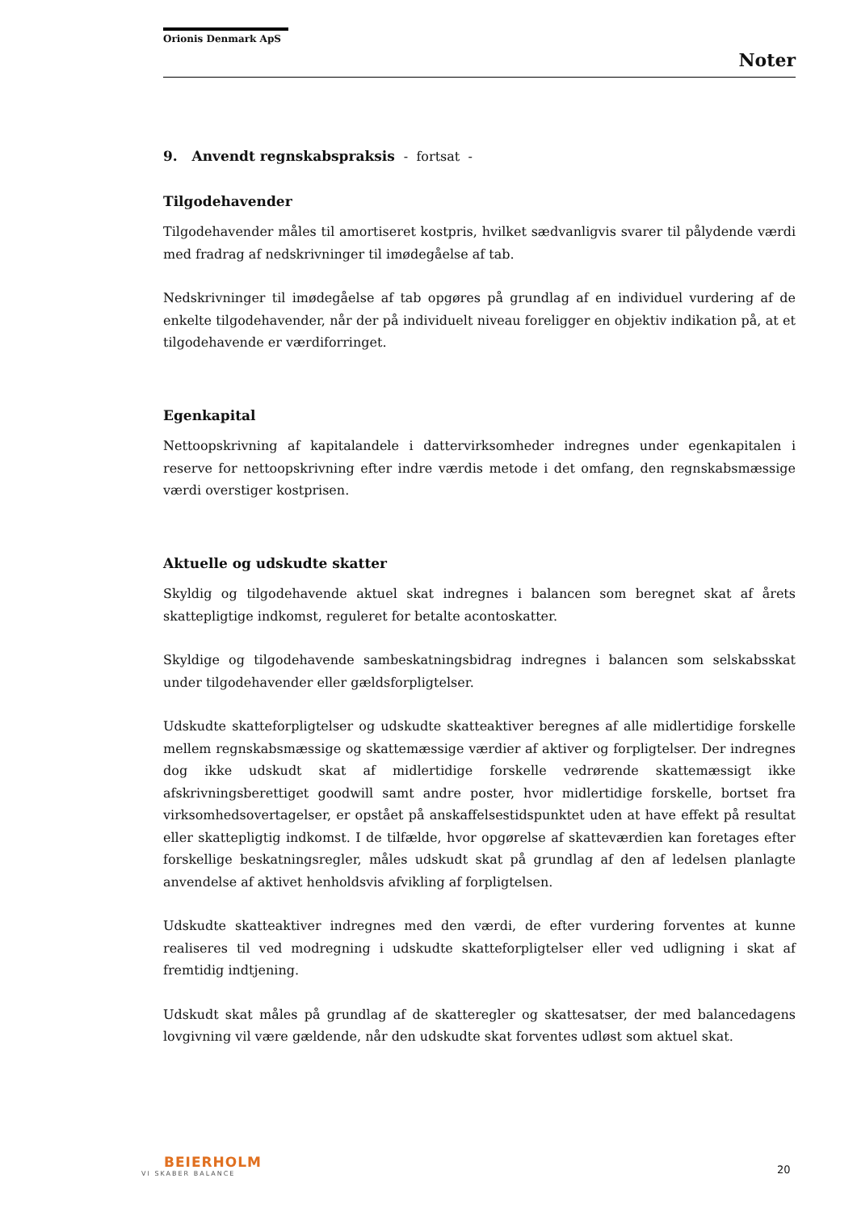Orionis Denmark ApS
Noter
9. Anvendt regnskabspraksis - fortsat -
Tilgodehavender
Tilgodehavender måles til amortiseret kostpris, hvilket sædvanligvis svarer til pålydende værdi med fradrag af nedskrivninger til imødegåelse af tab.
Nedskrivninger til imødegåelse af tab opgøres på grundlag af en individuel vurdering af de enkelte tilgodehavender, når der på individuelt niveau foreligger en objektiv indikation på, at et tilgodehavende er værdiforringet.
Egenkapital
Nettoopskrivning af kapitalandele i dattervirksomheder indregnes under egenkapitalen i reserve for nettoopskrivning efter indre værdis metode i det omfang, den regnskabsmæssige værdi overstiger kostprisen.
Aktuelle og udskudte skatter
Skyldig og tilgodehavende aktuel skat indregnes i balancen som beregnet skat af årets skattepligtige indkomst, reguleret for betalte acontoskatter.
Skyldige og tilgodehavende sambeskatningsbidrag indregnes i balancen som selskabsskat under tilgodehavender eller gældsforpligtelser.
Udskudte skatteforpligtelser og udskudte skatteaktiver beregnes af alle midlertidige forskelle mellem regnskabsmæssige og skattemæssige værdier af aktiver og forpligtelser. Der indregnes dog ikke udskudt skat af midlertidige forskelle vedrørende skattemæssigt ikke afskrivningsberettiget goodwill samt andre poster, hvor midlertidige forskelle, bortset fra virksomhedsovertagelser, er opstået på anskaffelsestidspunktet uden at have effekt på resultat eller skattepligtig indkomst. I de tilfælde, hvor opgørelse af skatteværdien kan foretages efter forskellige beskatningsregler, måles udskudt skat på grundlag af den af ledelsen planlagte anvendelse af aktivet henholdsvis afvikling af forpligtelsen.
Udskudte skatteaktiver indregnes med den værdi, de efter vurdering forventes at kunne realiseres til ved modregning i udskudte skatteforpligtelser eller ved udligning i skat af fremtidig indtjening.
Udskudt skat måles på grundlag af de skatteregler og skattesatser, der med balancedagens lovgivning vil være gældende, når den udskudte skat forventes udløst som aktuel skat.
BEIERHOLM
VI SKABER BALANCE
20